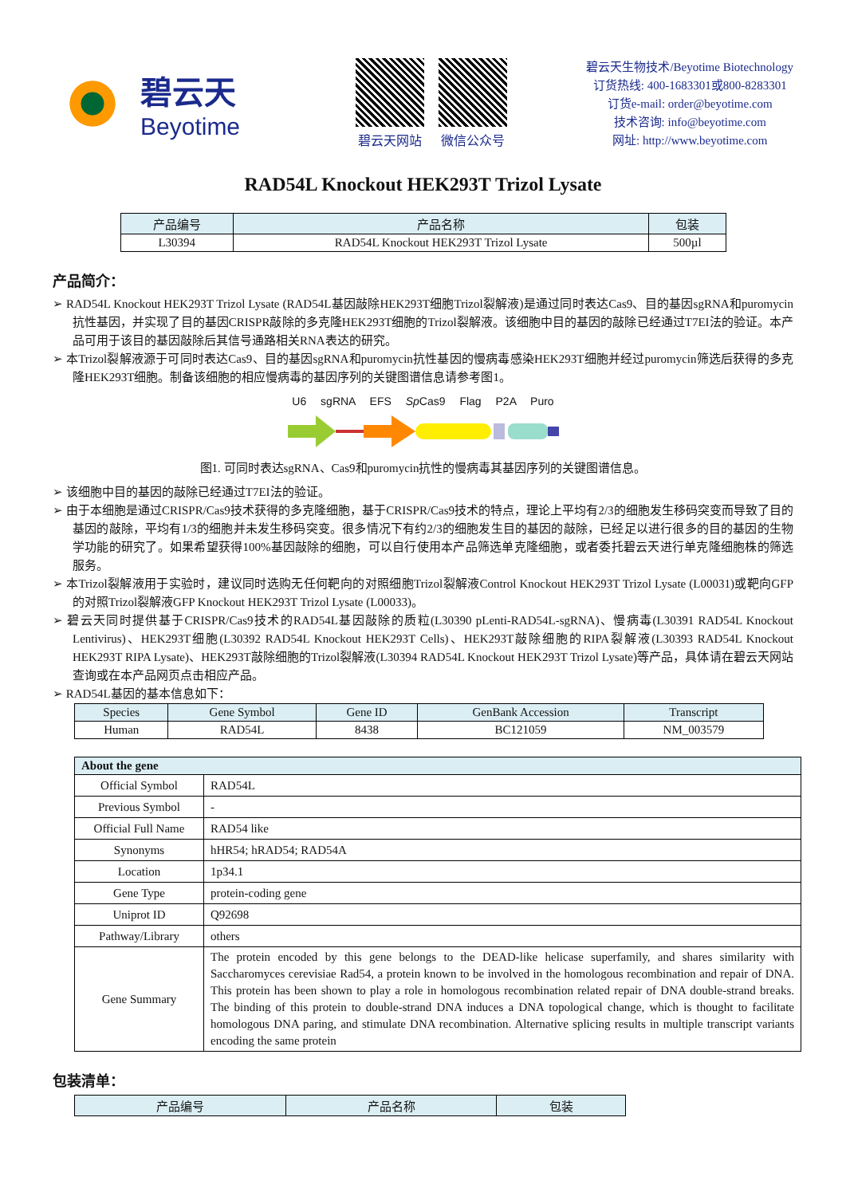碧云天
Beyotime
碧云天网站 微信公众号
碧云天生物技术/Beyotime Biotechnology
订货热线: 400-1683301或800-8283301
订货e-mail: order@beyotime.com
技术咨询: info@beyotime.com
网址: http://www.beyotime.com
RAD54L Knockout HEK293T Trizol Lysate
| 产品编号 | 产品名称 | 包装 |
| --- | --- | --- |
| L30394 | RAD54L Knockout HEK293T Trizol Lysate | 500µl |
产品简介：
➢ RAD54L Knockout HEK293T Trizol Lysate (RAD54L基因敲除HEK293T细胞Trizol裂解液)是通过同时表达Cas9、目的基因sgRNA和puromycin抗性基因，并实现了目的基因CRISPR敲除的多克隆HEK293T细胞的Trizol裂解液。该细胞中目的基因的敲除已经通过T7EI法的验证。本产品可用于该目的基因敲除后其信号通路相关RNA表达的研究。
➢ 本Trizol裂解液源于可同时表达Cas9、目的基因sgRNA和puromycin抗性基因的慢病毒感染HEK293T细胞并经过puromycin筛选后获得的多克隆HEK293T细胞。制备该细胞的相应慢病毒的基因序列的关键图谱信息请参考图1。
U6 sgRNA EFS Sp Cas9 Flag P2A Puro
图1. 可同时表达sgRNA、Cas9和puromycin抗性的慢病毒其基因序列的关键图谱信息。
➢ 该细胞中目的基因的敲除已经通过T7EI法的验证。
➢ 由于本细胞是通过CRISPR/Cas9技术获得的多克隆细胞，基于CRISPR/Cas9技术的特点，理论上平均有2/3的细胞发生移码突变而导致了目的基因的敲除，平均有1/3的细胞并未发生移码突变。很多情况下有约2/3的细胞发生目的基因的敲除，已经足以进行很多的目的基因的生物学功能的研究了。如果希望获得100%基因敲除的细胞，可以自行使用本产品筛选单克隆细胞，或者委托碧云天进行单克隆细胞株的筛选服务。
➢ 本Trizol裂解液用于实验时，建议同时选购无任何靶向的对照细胞Trizol裂解液Control Knockout HEK293T Trizol Lysate (L00031)或靶向GFP的对照Trizol裂解液GFP Knockout HEK293T Trizol Lysate (L00033)。
➢ 碧云天同时提供基于CRISPR/Cas9技术的RAD54L基因敲除的质粒(L30390 pLenti-RAD54L-sgRNA)、慢病毒(L30391 RAD54L Knockout Lentivirus)、HEK293T细胞(L30392 RAD54L Knockout HEK293T Cells)、HEK293T敲除细胞的RIPA裂解液(L30393 RAD54L Knockout HEK293T RIPA Lysate)、HEK293T敲除细胞的Trizol裂解液(L30394 RAD54L Knockout HEK293T Trizol Lysate)等产品，具体请在碧云天网站查询或在本产品网页点击相应产品。
➢ RAD54L基因的基本信息如下：
| Species | Gene Symbol | Gene ID | GenBank Accession | Transcript |
| --- | --- | --- | --- | --- |
| Human | RAD54L | 8438 | BC121059 | NM_003579 |
| About the gene | |
| --- | --- |
| Official Symbol | RAD54L |
| Previous Symbol | - |
| Official Full Name | RAD54 like |
| Synonyms | hHR54; hRAD54; RAD54A |
| Location | 1p34.1 |
| Gene Type | protein-coding gene |
| Uniprot ID | Q92698 |
| Pathway/Library | others |
| Gene Summary | The protein encoded by this gene belongs to the DEAD-like helicase superfamily, and shares similarity with Saccharomyces cerevisiae Rad54, a protein known to be involved in the homologous recombination and repair of DNA. This protein has been shown to play a role in homologous recombination related repair of DNA double-strand breaks. The binding of this protein to double-strand DNA induces a DNA topological change, which is thought to facilitate homologous DNA paring, and stimulate DNA recombination. Alternative splicing results in multiple transcript variants encoding the same protein |
包装清单：
| 产品编号 | 产品名称 | 包装 |
| --- | --- | --- |